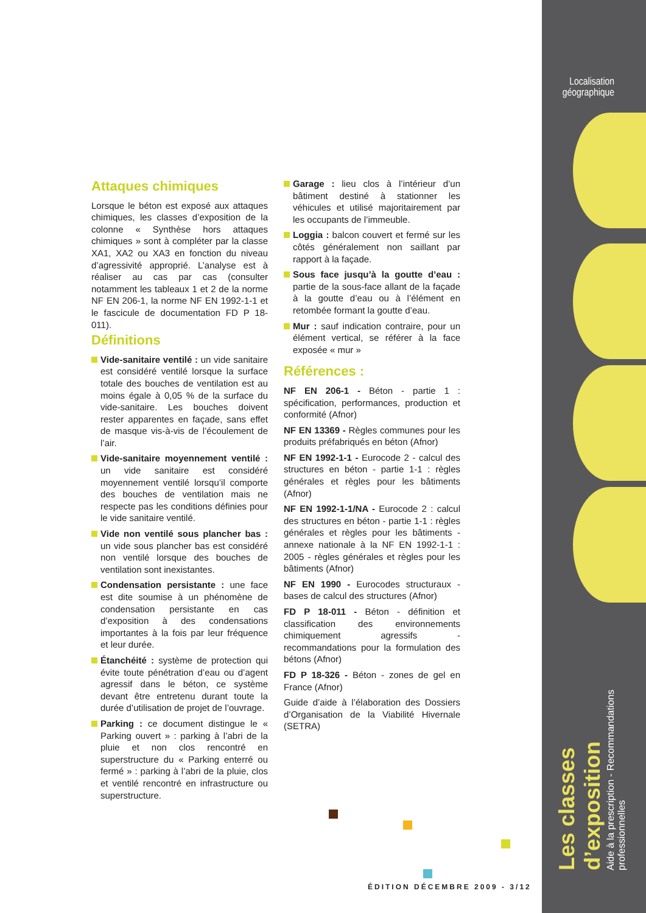Localisation
géographique
Les classes d’exposition
Aide à la prescription - Recommandations professionnelles
Attaques chimiques
Lorsque le béton est exposé aux attaques chimiques, les classes d’exposition de la colonne « Synthèse hors attaques chimiques » sont à compléter par la classe XA1, XA2 ou XA3 en fonction du niveau d’agressivité approprié. L’analyse est à réaliser au cas par cas (consulter notamment les tableaux 1 et 2 de la norme NF EN 206-1, la norme NF EN 1992-1-1 et le fascicule de documentation FD P 18-011).
Définitions
Vide-sanitaire ventilé : un vide sanitaire est considéré ventilé lorsque la surface totale des bouches de ventilation est au moins égale à 0,05 % de la surface du vide-sanitaire. Les bouches doivent rester apparentes en façade, sans effet de masque vis-à-vis de l’écoulement de l’air.
Vide-sanitaire moyennement ventilé : un vide sanitaire est considéré moyennement ventilé lorsqu’il comporte des bouches de ventilation mais ne respecte pas les conditions définies pour le vide sanitaire ventilé.
Vide non ventilé sous plancher bas : un vide sous plancher bas est considéré non ventilé lorsque des bouches de ventilation sont inexistantes.
Condensation persistante : une face est dite soumise à un phénomène de condensation persistante en cas d’exposition à des condensations importantes à la fois par leur fréquence et leur durée.
Étanchéité : système de protection qui évite toute pénétration d’eau ou d’agent agressif dans le béton, ce système devant être entretenu durant toute la durée d’utilisation de projet de l’ouvrage.
Parking : ce document distingue le « Parking ouvert » : parking à l’abri de la pluie et non clos rencontré en superstructure du « Parking enterré ou fermé » : parking à l’abri de la pluie, clos et ventilé rencontré en infrastructure ou superstructure.
Garage : lieu clos à l’intérieur d’un bâtiment destiné à stationner les véhicules et utilisé majoritairement par les occupants de l’immeuble.
Loggia : balcon couvert et fermé sur les côtés généralement non saillant par rapport à la façade.
Sous face jusqu’à la goutte d’eau : partie de la sous-face allant de la façade à la goutte d’eau ou à l’élément en retombée formant la goutte d’eau.
Mur : sauf indication contraire, pour un élément vertical, se référer à la face exposée « mur »
Références :
NF EN 206-1 - Béton - partie 1 : spécification, performances, production et conformité (Afnor)
NF EN 13369 - Règles communes pour les produits préfabriqués en béton (Afnor)
NF EN 1992-1-1 - Eurocode 2 - calcul des structures en béton - partie 1-1 : règles générales et règles pour les bâtiments (Afnor)
NF EN 1992-1-1/NA - Eurocode 2 : calcul des structures en béton - partie 1-1 : règles générales et règles pour les bâtiments - annexe nationale à la NF EN 1992-1-1 : 2005 - règles générales et règles pour les bâtiments (Afnor)
NF EN 1990 - Eurocodes structuraux - bases de calcul des structures (Afnor)
FD P 18-011 - Béton - définition et classification des environnements chimiquement agressifs - recommandations pour la formulation des bétons (Afnor)
FD P 18-326 - Béton - zones de gel en France (Afnor)
Guide d’aide à l’élaboration des Dossiers d’Organisation de la Viabilité Hivernale (SETRA)
ÉDITION DÉCEMBRE 2009 - 3/12